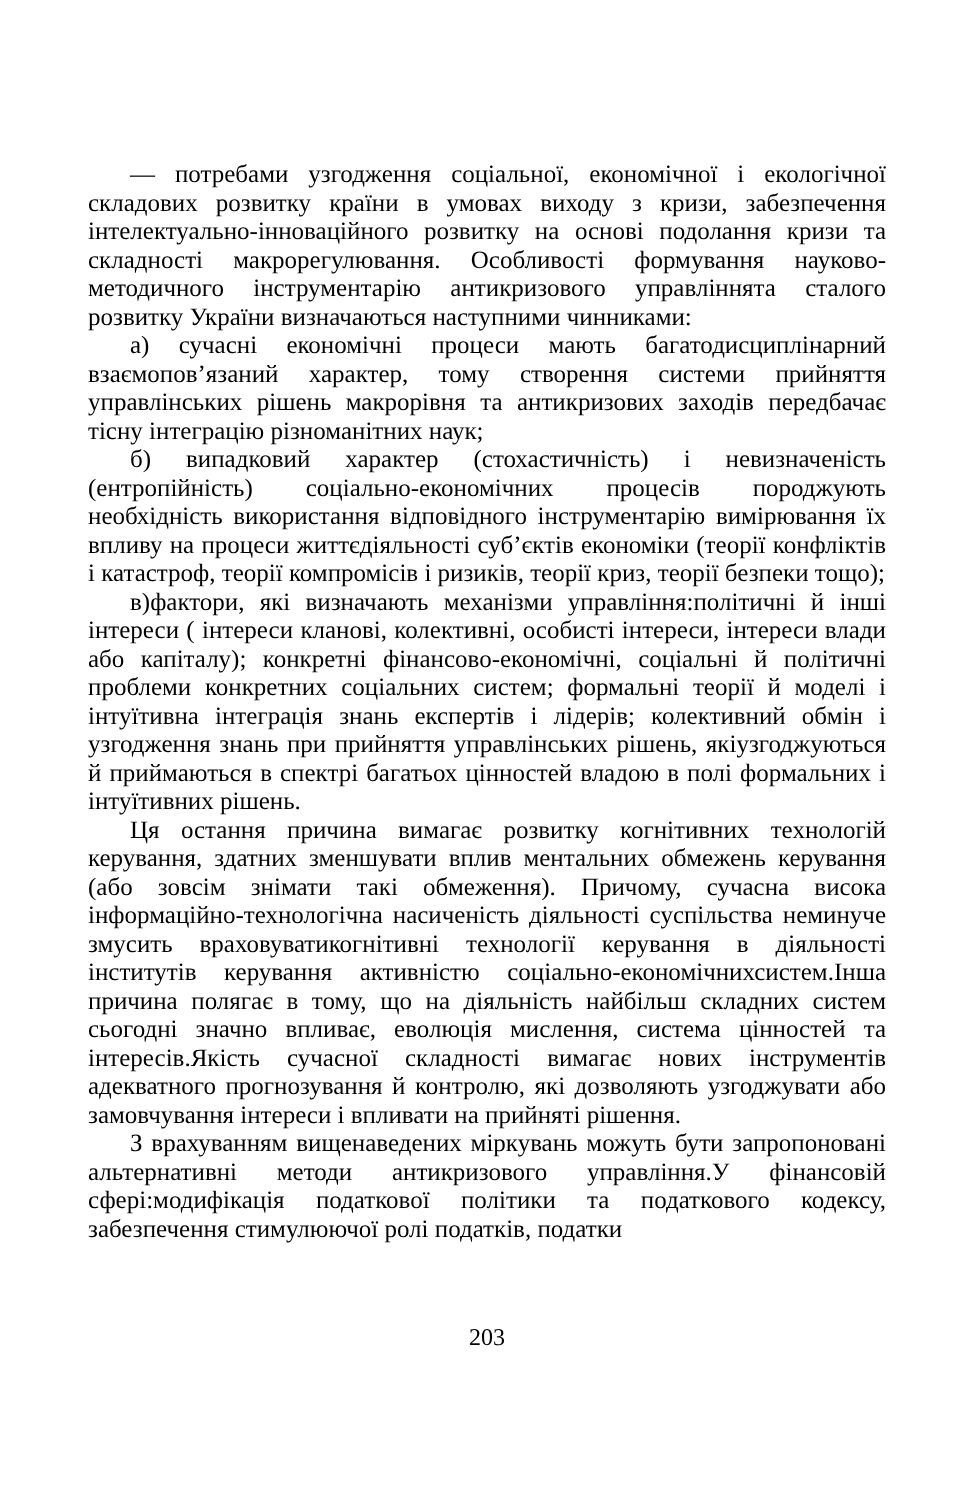— потребами узгодження соціальної, економічної і екологічної складових розвитку країни в умовах виходу з кризи, забезпечення інтелектуально-інноваційного розвитку на основі подолання кризи та складності макрорегулювання. Особливості формування науково-методичного інструментарію антикризового управліннята сталого розвитку України визначаються наступними чинниками:
а) сучасні економічні процеси мають багатодисциплінарний взаємопов’язаний характер, тому створення системи прийняття управлінських рішень макрорівня та антикризових заходів передбачає тісну інтеграцію різноманітних наук;
б) випадковий характер (стохастичність) і невизначеність (ентропійність) соціально-економічних процесів породжують необхідність використання відповідного інструментарію вимірювання їх впливу на процеси життєдіяльності суб’єктів економіки (теорії конфліктів і катастроф, теорії компромісів і ризиків, теорії криз, теорії безпеки тощо);
в)фактори, які визначають механізми управління:політичні й інші інтереси ( інтереси кланові, колективні, особисті інтереси, інтереси влади або капіталу); конкретні фінансово-економічні, соціальні й політичні проблеми конкретних соціальних систем; формальні теорії й моделі і інтуїтивна інтеграція знань експертів і лідерів; колективний обмін і узгодження знань при прийняття управлінських рішень, якіузгоджуються й приймаються в спектрі багатьох цінностей владою в полі формальних і інтуїтивних рішень.
Ця остання причина вимагає розвитку когнітивних технологій керування, здатних зменшувати вплив ментальних обмежень керування (або зовсім знімати такі обмеження). Причому, сучасна висока інформаційно-технологічна насиченість діяльності суспільства неминуче змусить враховуватикогнітивні технології керування в діяльності інститутів керування активністю соціально-економічнихсистем.Інша причина полягає в тому, що на діяльність найбільш складних систем сьогодні значно впливає, еволюція мислення, система цінностей та інтересів.Якість сучасної складності вимагає нових інструментів адекватного прогнозування й контролю, які дозволяють узгоджувати або замовчування інтереси і впливати на прийняті рішення.
З врахуванням вищенаведених міркувань можуть бути запропоновані альтернативні методи антикризового управління.У фінансовій сфері:модифікація податкової політики та податкового кодексу, забезпечення стимулюючої ролі податків, податки
203